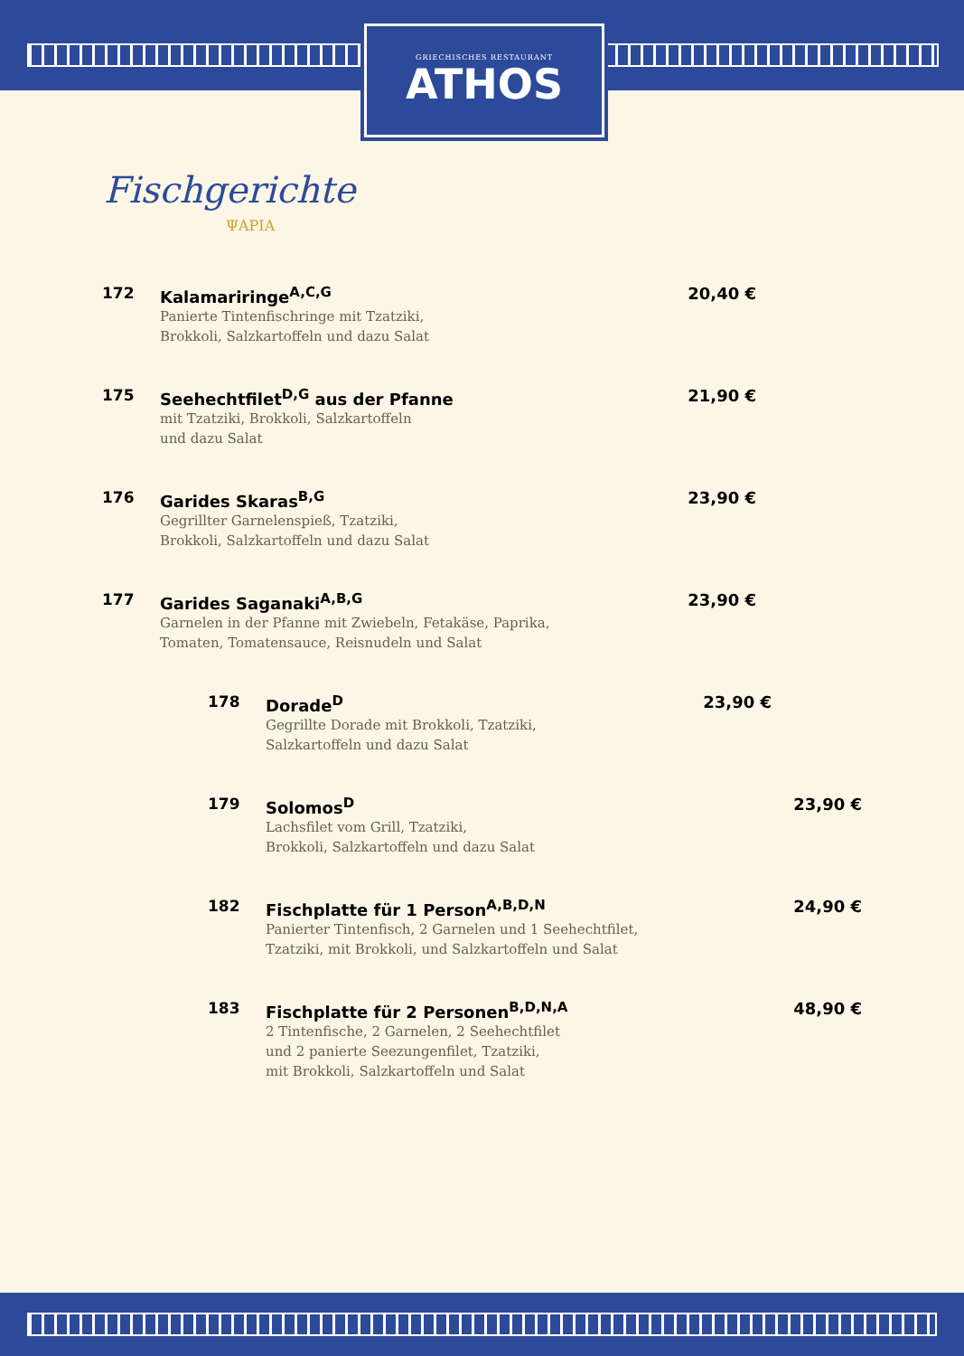GRIECHISCHES RESTAURANT
ATHOS
Fischgerichte
ΨΑΡΙΑ
172 Kalamariringe<sup>A,C,G</sup>
Panierte Tintenfischringe mit Tzatziki,
Brokkoli, Salzkartoffeln und dazu Salat
20,40 €
175 Seehechtfilet<sup>D,G</sup> aus der Pfanne
mit Tzatziki, Brokkoli, Salzkartoffeln
und dazu Salat
21,90 €
176 Garides Skaras<sup>B,G</sup>
Gegrillter Garnelenspieß, Tzatziki,
Brokkoli, Salzkartoffeln und dazu Salat
23,90 €
177 Garides Saganaki<sup>A,B,G</sup>
Garnelen in der Pfanne mit Zwiebeln, Fetakäse, Paprika,
Tomaten, Tomatensauce, Reisnudeln und Salat
23,90 €
178 Dorade<sup>D</sup>
Gegrillte Dorade mit Brokkoli, Tzatziki,
Salzkartoffeln und dazu Salat
23,90 €
179 Solomos<sup>D</sup>
Lachsfilet vom Grill, Tzatziki,
Brokkoli, Salzkartoffeln und dazu Salat
23,90 €
182 Fischplatte für 1 Person<sup>A,B,D,N</sup>
Panierter Tintenfisch, 2 Garnelen und 1 Seehechtfilet,
Tzatziki, mit Brokkoli, und Salzkartoffeln und Salat
24,90 €
183 Fischplatte für 2 Personen<sup>B,D,N,A</sup>
2 Tintenfische, 2 Garnelen, 2 Seehechtfilet
und 2 panierte Seezungenfilet, Tzatziki,
mit Brokkoli, Salzkartoffeln und Salat
48,90 €